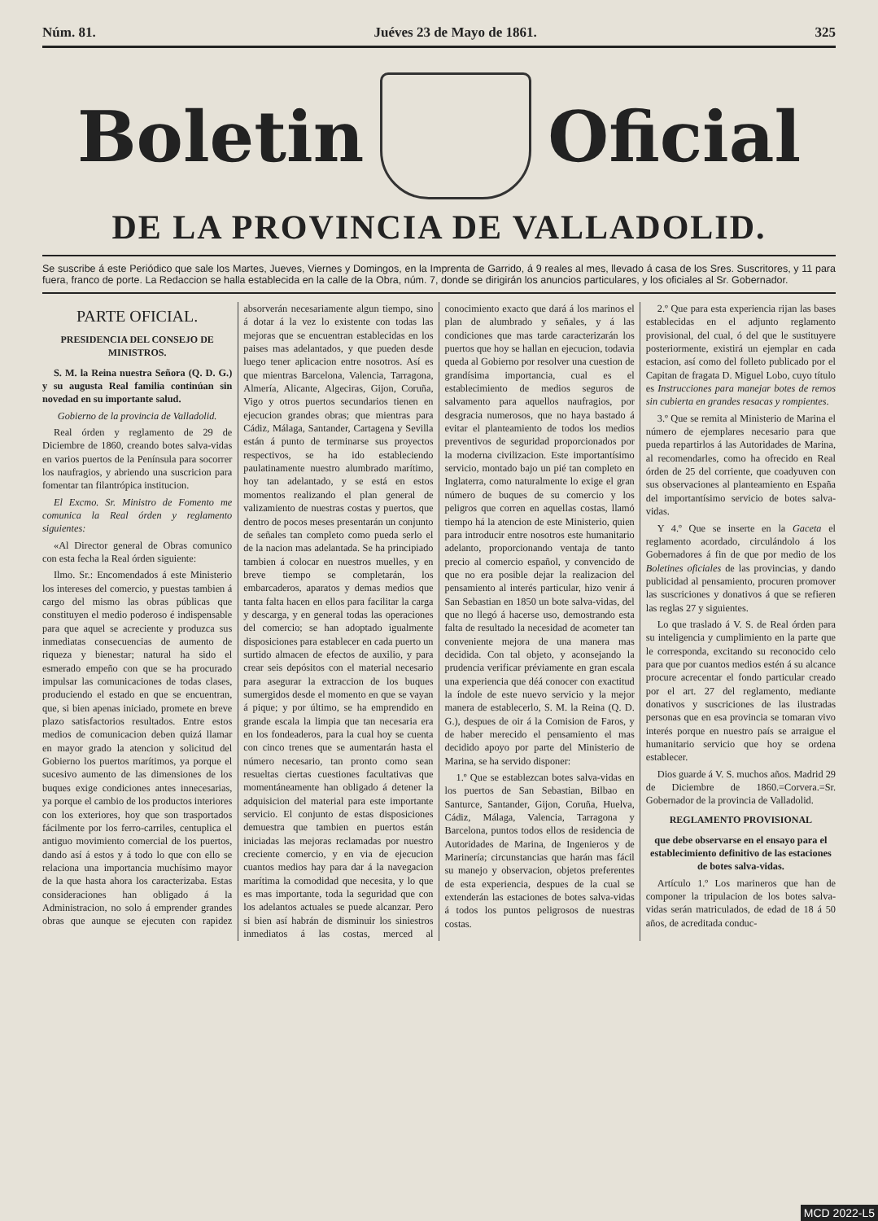Núm. 81. Juéves 23 de Mayo de 1861. 325
Boletin Oficial
DE LA PROVINCIA DE VALLADOLID.
Se suscribe á este Periódico que sale los Martes, Jueves, Viernes y Domingos, en la Imprenta de Garrido, á 9 reales al mes, llevado á casa de los Sres. Suscritores, y 11 para fuera, franco de porte. La Redaccion se halla establecida en la calle de la Obra, núm. 7, donde se dirigirán los anuncios particulares, y los oficiales al Sr. Gobernador.
PARTE OFICIAL.
PRESIDENCIA DEL CONSEJO DE MINISTROS.
S. M. la Reina nuestra Señora (Q. D. G.) y su augusta Real familia continúan sin novedad en su importante salud.
Gobierno de la provincia de Valladolid.
Real órden y reglamento de 29 de Diciembre de 1860, creando botes salva-vidas en varios puertos de la Península para socorrer los naufragios, y abriendo una suscricion para fomentar tan filantrópica institucion.
El Excmo. Sr. Ministro de Fomento me comunica la Real órden y reglamento siguientes:
«Al Director general de Obras comunico con esta fecha la Real órden siguiente:
Ilmo. Sr.: Encomendados á este Ministerio los intereses del comercio, y puestas tambien á cargo del mismo las obras públicas que constituyen el medio poderoso é indispensable para que aquel se acreciente y produzca sus inmediatas consecuencias de aumento de riqueza y bienestar; natural ha sido el esmerado empeño con que se ha procurado impulsar las comunicaciones de todas clases, produciendo el estado en que se encuentran, que, si bien apenas iniciado, promete en breve plazo satisfactorios resultados. Entre estos medios de comunicacion deben quizá llamar en mayor grado la atencion y solicitud del Gobierno los puertos marítimos, ya porque el sucesivo aumento de las dimensiones de los buques exige condiciones antes innecesarias, ya porque el cambio de los productos interiores con los exteriores, hoy que son trasportados fácilmente por los ferro-carriles, centuplica el antiguo movimiento comercial de los puertos, dando así á estos y á todo lo que con ello se relaciona una importancia muchísimo mayor de la que hasta ahora los caracterizaba. Estas consideraciones han obligado á la Administracion, no solo á emprender grandes obras que aunque se ejecuten con rapidez absorverán necesariamente algun tiempo, sino á dotar á la vez lo existente con todas las mejoras que se encuentran establecidas en los paises mas adelantados, y que pueden desde luego tener aplicacion entre nosotros. Así es que mientras Barcelona, Valencia, Tarragona, Almería, Alicante, Algeciras, Gijon, Coruña, Vigo y otros puertos secundarios tienen en ejecucion grandes obras; que mientras para Cádiz, Málaga, Santander, Cartagena y Sevilla están á punto de terminarse sus proyectos respectivos, se ha ido estableciendo paulatinamente nuestro alumbrado marítimo, hoy tan adelantado, y se está en estos momentos realizando el plan general de valizamiento de nuestras costas y puertos, que dentro de pocos meses presentarán un conjunto de señales tan completo como pueda serlo el de la nacion mas adelantada. Se ha principiado tambien á colocar en nuestros muelles, y en breve tiempo se completarán, los embarcaderos, aparatos y demas medios que tanta falta hacen en ellos para facilitar la carga y descarga, y en general todas las operaciones del comercio; se han adoptado igualmente disposiciones para establecer en cada puerto un surtido almacen de efectos de auxilio, y para crear seis depósitos con el material necesario para asegurar la extraccion de los buques sumergidos desde el momento en que se vayan á pique; y por último, se ha emprendido en grande escala la limpia que tan necesaria era en los fondeaderos, para la cual hoy se cuenta con cinco trenes que se aumentarán hasta el número necesario, tan pronto como sean resueltas ciertas cuestiones facultativas que momentáneamente han obligado á detener la adquisicion del material para este importante servicio. El conjunto de estas disposiciones demuestra que tambien en puertos están iniciadas las mejoras reclamadas por nuestro creciente comercio, y en via de ejecucion cuantos medios hay para dar á la navegacion marítima la comodidad que necesita, y lo que es mas importante, toda la seguridad que con los adelantos actuales se puede alcanzar. Pero si bien así habrán de disminuir los siniestros inmediatos á las costas, merced al conocimiento exacto que dará á los marinos el plan de alumbrado y señales, y á las condiciones que mas tarde caracterizarán los puertos que hoy se hallan en ejecucion, todavia queda al Gobierno por resolver una cuestion de grandísima importancia, cual es el establecimiento de medios seguros de salvamento para aquellos naufragios, por desgracia numerosos, que no haya bastado á evitar el planteamiento de todos los medios preventivos de seguridad proporcionados por la moderna civilizacion. Este importantísimo servicio, montado bajo un pié tan completo en Inglaterra, como naturalmente lo exige el gran número de buques de su comercio y los peligros que corren en aquellas costas, llamó tiempo há la atencion de este Ministerio, quien para introducir entre nosotros este humanitario adelanto, proporcionando ventaja de tanto precio al comercio español, y convencido de que no era posible dejar la realizacion del pensamiento al interés particular, hizo venir á San Sebastian en 1850 un bote salva-vidas, del que no llegó á hacerse uso, demostrando esta falta de resultado la necesidad de acometer tan conveniente mejora de una manera mas decidida. Con tal objeto, y aconsejando la prudencia verificar préviamente en gran escala una experiencia que déá conocer con exactitud la índole de este nuevo servicio y la mejor manera de establecerlo, S. M. la Reina (Q. D. G.), despues de oir á la Comision de Faros, y de haber merecido el pensamiento el mas decidido apoyo por parte del Ministerio de Marina, se ha servido disponer:
1.º Que se establezcan botes salva-vidas en los puertos de San Sebastian, Bilbao en Santurce, Santander, Gijon, Coruña, Huelva, Cádiz, Málaga, Valencia, Tarragona y Barcelona, puntos todos ellos de residencia de Autoridades de Marina, de Ingenieros y de Marinería; circunstancias que harán mas fácil su manejo y observacion, objetos preferentes de esta experiencia, despues de la cual se extenderán las estaciones de botes salva-vidas á todos los puntos peligrosos de nuestras costas.
2.º Que para esta experiencia rijan las bases establecidas en el adjunto reglamento provisional, del cual, ó del que le sustituyere posteriormente, existirá un ejemplar en cada estacion, así como del folleto publicado por el Capitan de fragata D. Miguel Lobo, cuyo título es Instrucciones para manejar botes de remos sin cubierta en grandes resacas y rompientes.
3.º Que se remita al Ministerio de Marina el número de ejemplares necesario para que pueda repartirlos á las Autoridades de Marina, al recomendarles, como ha ofrecido en Real órden de 25 del corriente, que coadyuven con sus observaciones al planteamiento en España del importantísimo servicio de botes salva-vidas.
Y 4.º Que se inserte en la Gaceta el reglamento acordado, circulándolo á los Gobernadores á fin de que por medio de los Boletines oficiales de las provincias, y dando publicidad al pensamiento, procuren promover las suscriciones y donativos á que se refieren las reglas 27 y siguientes.
Lo que traslado á V. S. de Real órden para su inteligencia y cumplimiento en la parte que le corresponda, excitando su reconocido celo para que por cuantos medios estén á su alcance procure acrecentar el fondo particular creado por el art. 27 del reglamento, mediante donativos y suscriciones de las ilustradas personas que en esa provincia se tomaran vivo interés porque en nuestro país se arraigue el humanitario servicio que hoy se ordena establecer.
Dios guarde á V. S. muchos años. Madrid 29 de Diciembre de 1860.=Corvera.=Sr. Gobernador de la provincia de Valladolid.
REGLAMENTO PROVISIONAL
que debe observarse en el ensayo para el establecimiento definitivo de las estaciones de botes salva-vidas.
Artículo 1.º Los marineros que han de componer la tripulacion de los botes salva-vidas serán matriculados, de edad de 18 á 50 años, de acreditada conduc-
MCD 2022-L5